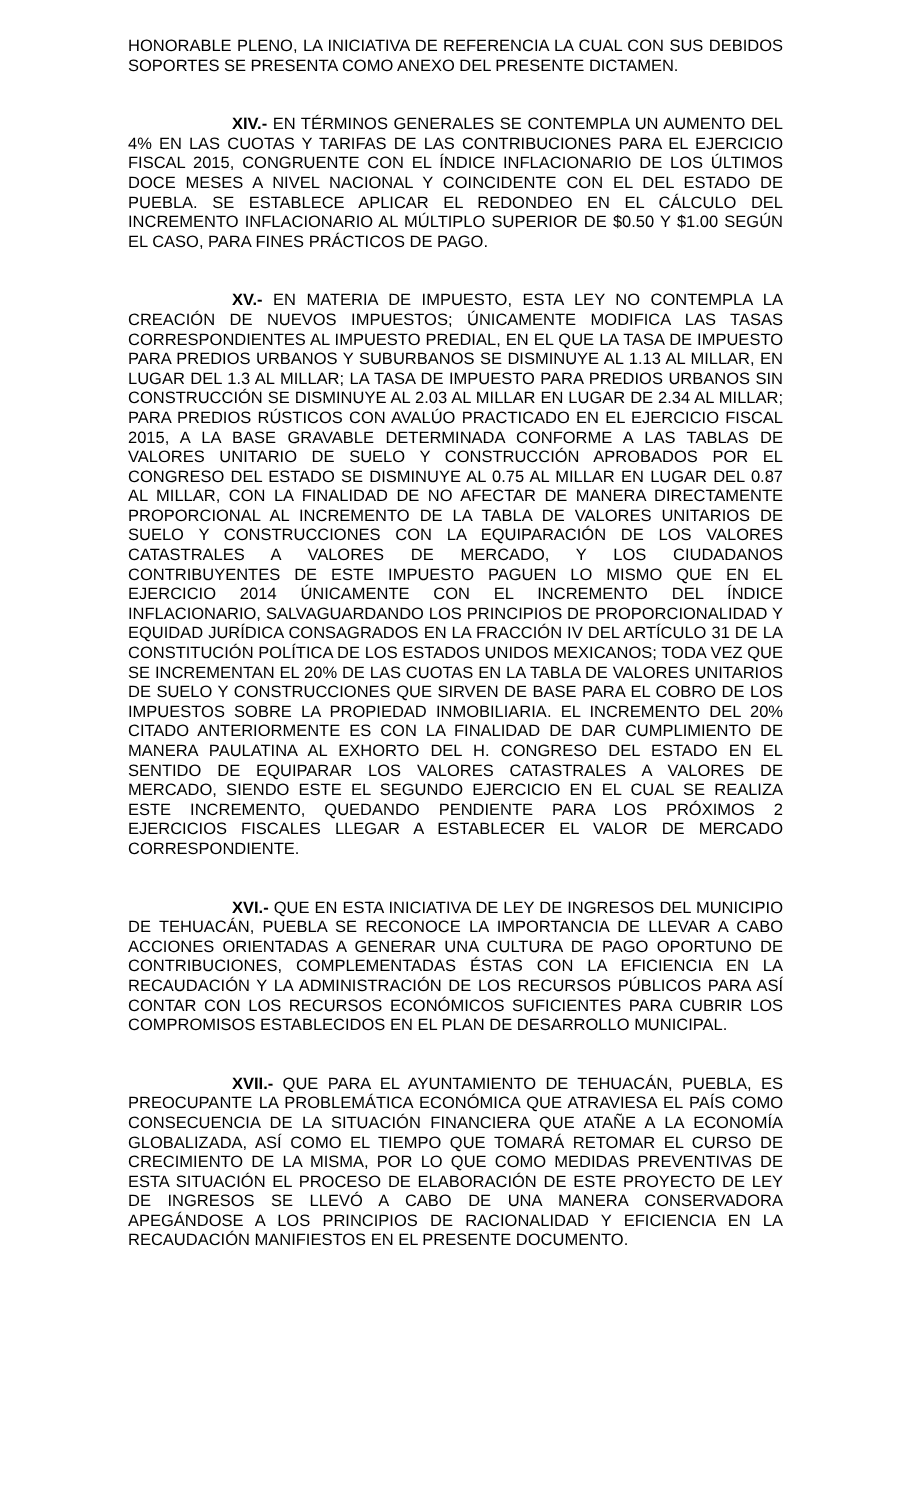HONORABLE PLENO, LA INICIATIVA DE REFERENCIA LA CUAL CON SUS DEBIDOS SOPORTES SE PRESENTA COMO ANEXO DEL PRESENTE DICTAMEN.
XIV.- EN TÉRMINOS GENERALES SE CONTEMPLA UN AUMENTO DEL 4% EN LAS CUOTAS Y TARIFAS DE LAS CONTRIBUCIONES PARA EL EJERCICIO FISCAL 2015, CONGRUENTE CON EL ÍNDICE INFLACIONARIO DE LOS ÚLTIMOS DOCE MESES A NIVEL NACIONAL Y COINCIDENTE CON EL DEL ESTADO DE PUEBLA. SE ESTABLECE APLICAR EL REDONDEO EN EL CÁLCULO DEL INCREMENTO INFLACIONARIO AL MÚLTIPLO SUPERIOR DE $0.50 Y $1.00 SEGÚN EL CASO, PARA FINES PRÁCTICOS DE PAGO.
XV.- EN MATERIA DE IMPUESTO, ESTA LEY NO CONTEMPLA LA CREACIÓN DE NUEVOS IMPUESTOS; ÚNICAMENTE MODIFICA LAS TASAS CORRESPONDIENTES AL IMPUESTO PREDIAL, EN EL QUE LA TASA DE IMPUESTO PARA PREDIOS URBANOS Y SUBURBANOS SE DISMINUYE AL 1.13 AL MILLAR, EN LUGAR DEL 1.3 AL MILLAR; LA TASA DE IMPUESTO PARA PREDIOS URBANOS SIN CONSTRUCCIÓN SE DISMINUYE AL 2.03 AL MILLAR EN LUGAR DE 2.34 AL MILLAR; PARA PREDIOS RÚSTICOS CON AVALÚO PRACTICADO EN EL EJERCICIO FISCAL 2015, A LA BASE GRAVABLE DETERMINADA CONFORME A LAS TABLAS DE VALORES UNITARIO DE SUELO Y CONSTRUCCIÓN APROBADOS POR EL CONGRESO DEL ESTADO SE DISMINUYE AL 0.75 AL MILLAR EN LUGAR DEL 0.87 AL MILLAR, CON LA FINALIDAD DE NO AFECTAR DE MANERA DIRECTAMENTE PROPORCIONAL AL INCREMENTO DE LA TABLA DE VALORES UNITARIOS DE SUELO Y CONSTRUCCIONES CON LA EQUIPARACIÓN DE LOS VALORES CATASTRALES A VALORES DE MERCADO, Y LOS CIUDADANOS CONTRIBUYENTES DE ESTE IMPUESTO PAGUEN LO MISMO QUE EN EL EJERCICIO 2014 ÚNICAMENTE CON EL INCREMENTO DEL ÍNDICE INFLACIONARIO, SALVAGUARDANDO LOS PRINCIPIOS DE PROPORCIONALIDAD Y EQUIDAD JURÍDICA CONSAGRADOS EN LA FRACCIÓN IV DEL ARTÍCULO 31 DE LA CONSTITUCIÓN POLÍTICA DE LOS ESTADOS UNIDOS MEXICANOS; TODA VEZ QUE SE INCREMENTAN EL 20% DE LAS CUOTAS EN LA TABLA DE VALORES UNITARIOS DE SUELO Y CONSTRUCCIONES QUE SIRVEN DE BASE PARA EL COBRO DE LOS IMPUESTOS SOBRE LA PROPIEDAD INMOBILIARIA. EL INCREMENTO DEL 20% CITADO ANTERIORMENTE ES CON LA FINALIDAD DE DAR CUMPLIMIENTO DE MANERA PAULATINA AL EXHORTO DEL H. CONGRESO DEL ESTADO EN EL SENTIDO DE EQUIPARAR LOS VALORES CATASTRALES A VALORES DE MERCADO, SIENDO ESTE EL SEGUNDO EJERCICIO EN EL CUAL SE REALIZA ESTE INCREMENTO, QUEDANDO PENDIENTE PARA LOS PRÓXIMOS 2 EJERCICIOS FISCALES LLEGAR A ESTABLECER EL VALOR DE MERCADO CORRESPONDIENTE.
XVI.- QUE EN ESTA INICIATIVA DE LEY DE INGRESOS DEL MUNICIPIO DE TEHUACÁN, PUEBLA SE RECONOCE LA IMPORTANCIA DE LLEVAR A CABO ACCIONES ORIENTADAS A GENERAR UNA CULTURA DE PAGO OPORTUNO DE CONTRIBUCIONES, COMPLEMENTADAS ÉSTAS CON LA EFICIENCIA EN LA RECAUDACIÓN Y LA ADMINISTRACIÓN DE LOS RECURSOS PÚBLICOS PARA ASÍ CONTAR CON LOS RECURSOS ECONÓMICOS SUFICIENTES PARA CUBRIR LOS COMPROMISOS ESTABLECIDOS EN EL PLAN DE DESARROLLO MUNICIPAL.
XVII.- QUE PARA EL AYUNTAMIENTO DE TEHUACÁN, PUEBLA, ES PREOCUPANTE LA PROBLEMÁTICA ECONÓMICA QUE ATRAVIESA EL PAÍS COMO CONSECUENCIA DE LA SITUACIÓN FINANCIERA QUE ATAÑE A LA ECONOMÍA GLOBALIZADA, ASÍ COMO EL TIEMPO QUE TOMARÁ RETOMAR EL CURSO DE CRECIMIENTO DE LA MISMA, POR LO QUE COMO MEDIDAS PREVENTIVAS DE ESTA SITUACIÓN EL PROCESO DE ELABORACIÓN DE ESTE PROYECTO DE LEY DE INGRESOS SE LLEVÓ A CABO DE UNA MANERA CONSERVADORA APEGÁNDOSE A LOS PRINCIPIOS DE RACIONALIDAD Y EFICIENCIA EN LA RECAUDACIÓN MANIFIESTOS EN EL PRESENTE DOCUMENTO.